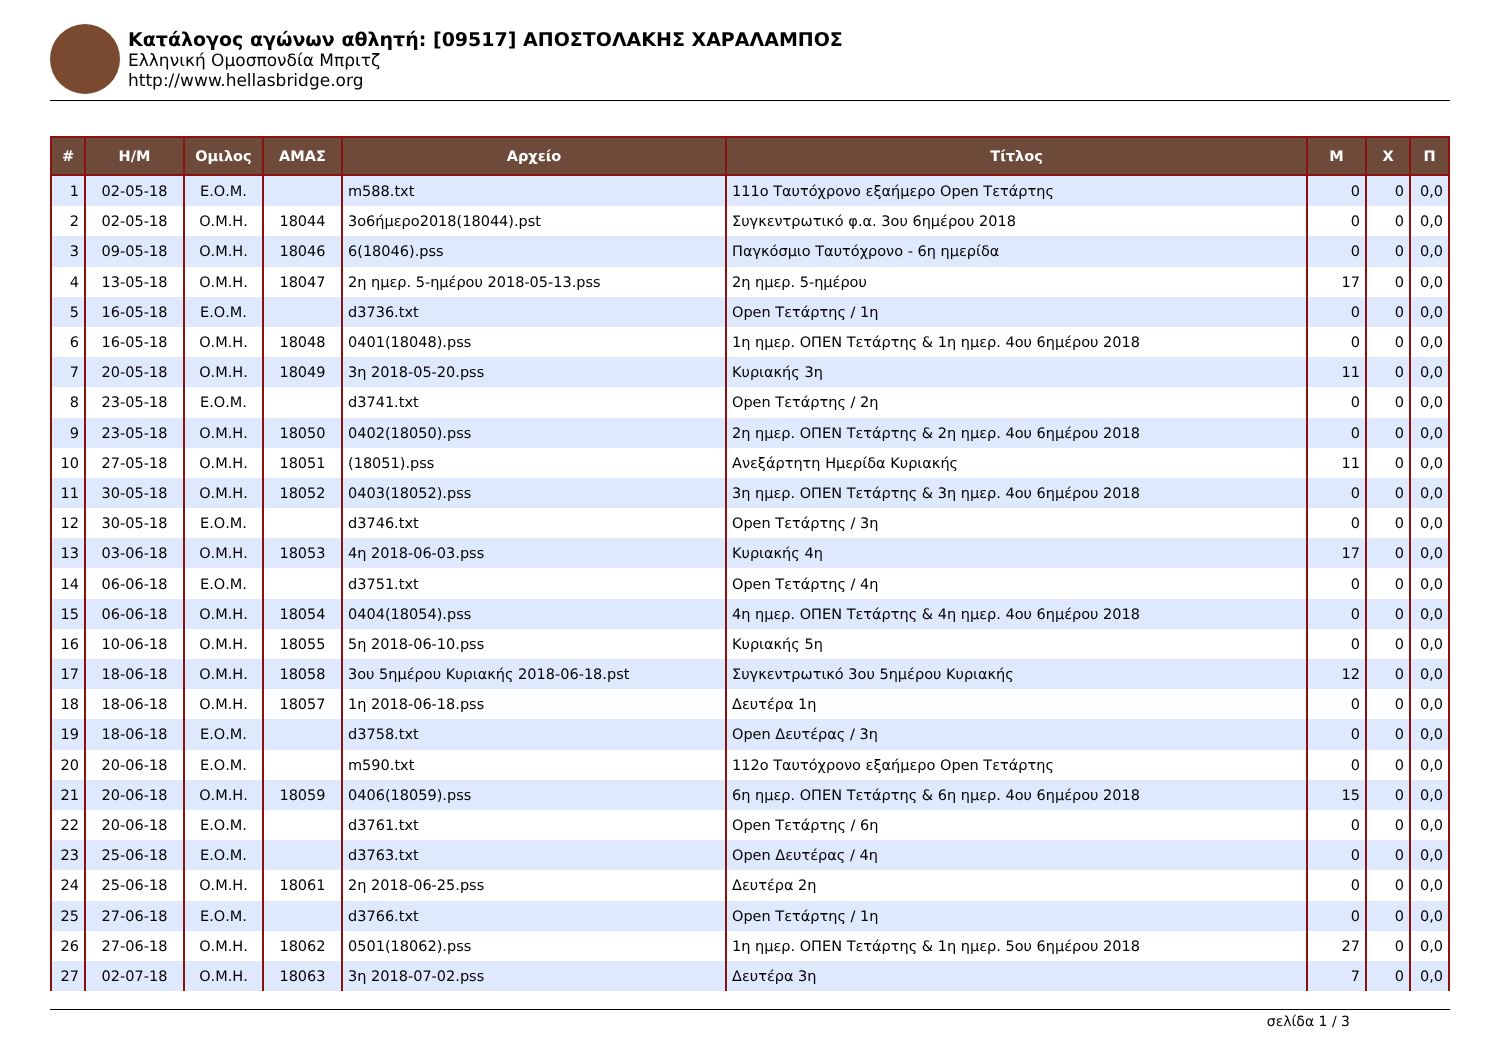Κατάλογος αγώνων αθλητή: [09517] ΑΠΟΣΤΟΛΑΚΗΣ ΧΑΡΑΛΑΜΠΟΣ
Ελληνική Ομοσπονδία Μπριτζ
http://www.hellasbridge.org
| # | Η/Μ | Ομιλος | ΑΜΑΣ | Αρχείο | Τίτλος | Μ | Χ | Π |
| --- | --- | --- | --- | --- | --- | --- | --- | --- |
| 1 | 02-05-18 | Ε.Ο.Μ. | | m588.txt | 111ο Ταυτόχρονο εξαήμερο Open Τετάρτης | 0 | 0 | 0,0 |
| 2 | 02-05-18 | Ο.Μ.Η. | 18044 | 3ο6ήμερο2018(18044).pst | Συγκεντρωτικό φ.α. 3ου 6ημέρου 2018 | 0 | 0 | 0,0 |
| 3 | 09-05-18 | Ο.Μ.Η. | 18046 | 6(18046).pss | Παγκόσμιο Ταυτόχρονο - 6η ημερίδα | 0 | 0 | 0,0 |
| 4 | 13-05-18 | Ο.Μ.Η. | 18047 | 2η ημερ. 5-ημέρου 2018-05-13.pss | 2η ημερ. 5-ημέρου | 17 | 0 | 0,0 |
| 5 | 16-05-18 | Ε.Ο.Μ. | | d3736.txt | Open Τετάρτης / 1η | 0 | 0 | 0,0 |
| 6 | 16-05-18 | Ο.Μ.Η. | 18048 | 0401(18048).pss | 1η ημερ. ΟΠΕΝ Τετάρτης & 1η ημερ. 4ου 6ημέρου 2018 | 0 | 0 | 0,0 |
| 7 | 20-05-18 | Ο.Μ.Η. | 18049 | 3η 2018-05-20.pss | Κυριακής 3η | 11 | 0 | 0,0 |
| 8 | 23-05-18 | Ε.Ο.Μ. | | d3741.txt | Open Τετάρτης / 2η | 0 | 0 | 0,0 |
| 9 | 23-05-18 | Ο.Μ.Η. | 18050 | 0402(18050).pss | 2η ημερ. ΟΠΕΝ Τετάρτης & 2η ημερ. 4ου 6ημέρου 2018 | 0 | 0 | 0,0 |
| 10 | 27-05-18 | Ο.Μ.Η. | 18051 | (18051).pss | Ανεξάρτητη Ημερίδα Κυριακής | 11 | 0 | 0,0 |
| 11 | 30-05-18 | Ο.Μ.Η. | 18052 | 0403(18052).pss | 3η ημερ. ΟΠΕΝ Τετάρτης & 3η ημερ. 4ου 6ημέρου 2018 | 0 | 0 | 0,0 |
| 12 | 30-05-18 | Ε.Ο.Μ. | | d3746.txt | Open Τετάρτης / 3η | 0 | 0 | 0,0 |
| 13 | 03-06-18 | Ο.Μ.Η. | 18053 | 4η 2018-06-03.pss | Κυριακής 4η | 17 | 0 | 0,0 |
| 14 | 06-06-18 | Ε.Ο.Μ. | | d3751.txt | Open Τετάρτης / 4η | 0 | 0 | 0,0 |
| 15 | 06-06-18 | Ο.Μ.Η. | 18054 | 0404(18054).pss | 4η ημερ. ΟΠΕΝ Τετάρτης & 4η ημερ. 4ου 6ημέρου 2018 | 0 | 0 | 0,0 |
| 16 | 10-06-18 | Ο.Μ.Η. | 18055 | 5η 2018-06-10.pss | Κυριακής 5η | 0 | 0 | 0,0 |
| 17 | 18-06-18 | Ο.Μ.Η. | 18058 | 3ου 5ημέρου Κυριακής 2018-06-18.pst | Συγκεντρωτικό 3ου 5ημέρου Κυριακής | 12 | 0 | 0,0 |
| 18 | 18-06-18 | Ο.Μ.Η. | 18057 | 1η 2018-06-18.pss | Δευτέρα 1η | 0 | 0 | 0,0 |
| 19 | 18-06-18 | Ε.Ο.Μ. | | d3758.txt | Open Δευτέρας / 3η | 0 | 0 | 0,0 |
| 20 | 20-06-18 | Ε.Ο.Μ. | | m590.txt | 112ο Ταυτόχρονο εξαήμερο Open Τετάρτης | 0 | 0 | 0,0 |
| 21 | 20-06-18 | Ο.Μ.Η. | 18059 | 0406(18059).pss | 6η ημερ. ΟΠΕΝ Τετάρτης & 6η ημερ. 4ου 6ημέρου 2018 | 15 | 0 | 0,0 |
| 22 | 20-06-18 | Ε.Ο.Μ. | | d3761.txt | Open Τετάρτης / 6η | 0 | 0 | 0,0 |
| 23 | 25-06-18 | Ε.Ο.Μ. | | d3763.txt | Open Δευτέρας / 4η | 0 | 0 | 0,0 |
| 24 | 25-06-18 | Ο.Μ.Η. | 18061 | 2η 2018-06-25.pss | Δευτέρα 2η | 0 | 0 | 0,0 |
| 25 | 27-06-18 | Ε.Ο.Μ. | | d3766.txt | Open Τετάρτης / 1η | 0 | 0 | 0,0 |
| 26 | 27-06-18 | Ο.Μ.Η. | 18062 | 0501(18062).pss | 1η ημερ. ΟΠΕΝ Τετάρτης & 1η ημερ. 5ου 6ημέρου 2018 | 27 | 0 | 0,0 |
| 27 | 02-07-18 | Ο.Μ.Η. | 18063 | 3η 2018-07-02.pss | Δευτέρα 3η | 7 | 0 | 0,0 |
σελίδα 1 / 3